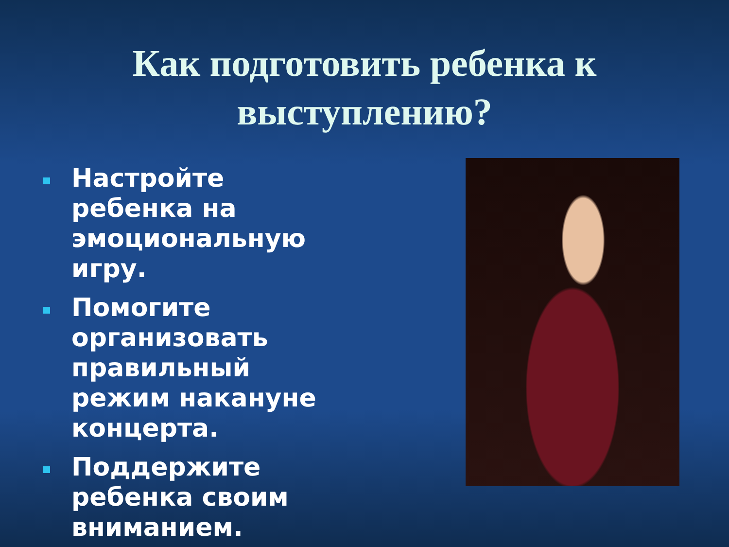Как подготовить ребенка к
выступлению?
Настройте ребенка на эмоциональную игру.
Помогите организовать правильный режим накануне концерта.
Поддержите ребенка своим вниманием.